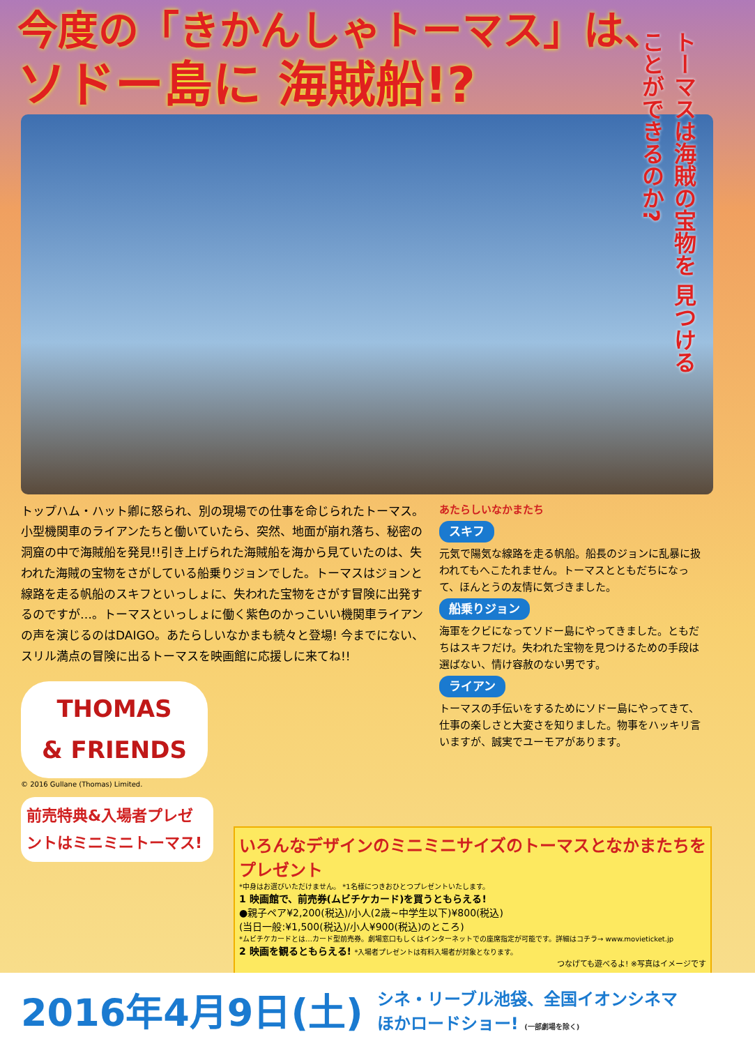今度の「きかんしゃトーマス」は、
ソドー島に 海賊船!?
トーマスは海賊の宝物を 見つけることができるのか?
トップハム・ハット卿に怒られ、別の現場での仕事を命じられたトーマス。小型機関車のライアンたちと働いていたら、突然、地面が崩れ落ち、秘密の洞窟の中で海賊船を発見!!引き上げられた海賊船を海から見ていたのは、失われた海賊の宝物をさがしている船乗りジョンでした。トーマスはジョンと線路を走る帆船のスキフといっしょに、失われた宝物をさがす冒険に出発するのですが…。トーマスといっしょに働く紫色のかっこいい機関車ライアンの声を演じるのはDAIGO。あたらしいなかまも続々と登場! 今までにない、スリル満点の冒険に出るトーマスを映画館に応援しに来てね!!
THOMAS
& FRIENDS
© 2016 Gullane (Thomas) Limited.
前売特典&入場者プレゼントはミニミニトーマス!
あたらしいなかまたち
スキフ
元気で陽気な線路を走る帆船。船長のジョンに乱暴に扱われてもへこたれません。トーマスとともだちになって、ほんとうの友情に気づきました。
船乗りジョン
海軍をクビになってソドー島にやってきました。ともだちはスキフだけ。失われた宝物を見つけるための手段は選ばない、情け容赦のない男です。
ライアン
トーマスの手伝いをするためにソドー島にやってきて、仕事の楽しさと大変さを知りました。物事をハッキリ言いますが、誠実でユーモアがあります。
いろんなデザインのミニミニサイズのトーマスとなかまたちをプレゼント
*中身はお選びいただけません。 *1名様につきおひとつプレゼントいたします。
1 映画館で、前売券(ムビチケカード)を買うともらえる!
●親子ペア¥2,200(税込)/小人(2歳~中学生以下)¥800(税込)
(当日一般:¥1,500(税込)/小人¥900(税込)のところ)
*ムビチケカードとは…カード型前売券。劇場窓口もしくはインターネットでの座席指定が可能です。詳細はコチラ→ www.movieticket.jp
2 映画を観るともらえる! *入場者プレゼントは有料入場者が対象となります。
つなげても遊べるよ! ※写真はイメージです
2016年4月9日(土) シネ・リーブル池袋、全国イオンシネマ
ほかロードショー! (一部劇場を除く)